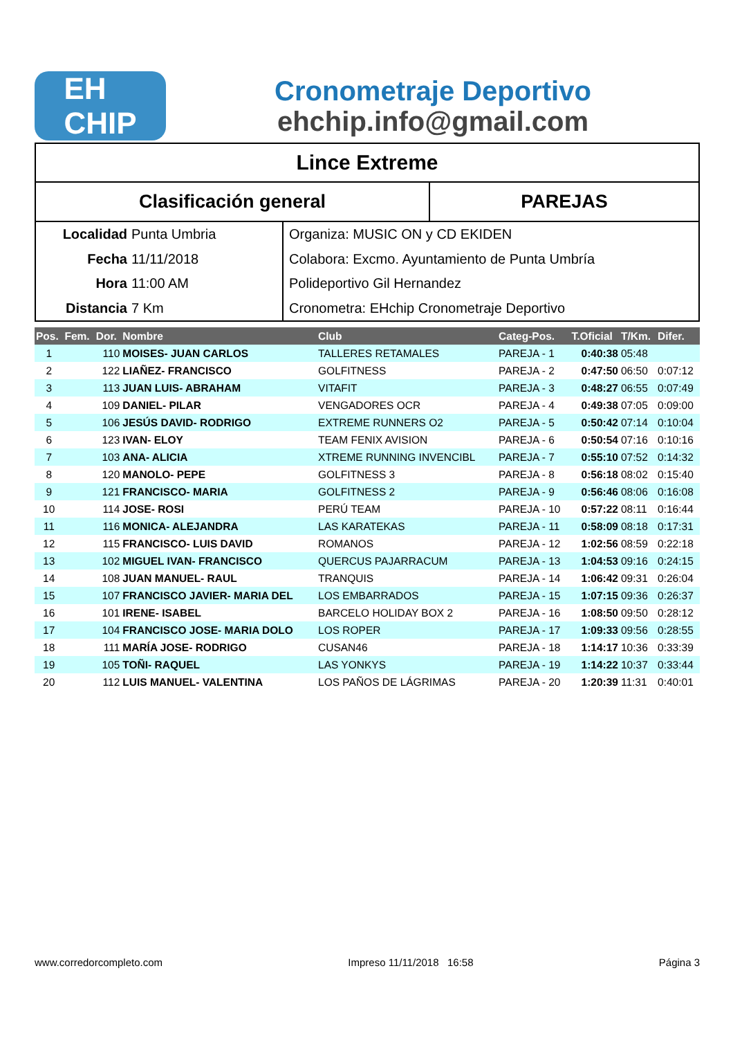EH
CHIP
Cronometraje Deportivo
ehchip.info@gmail.com
Lince Extreme
Clasificación general PAREJAS
Localidad Punta Umbria
Fecha 11/11/2018
Hora 11:00 AM
Distancia 7 Km
Organiza: MUSIC ON y CD EKIDEN
Colabora: Excmo. Ayuntamiento de Punta Umbría
Polideportivo Gil Hernandez
Cronometra: EHchip Cronometraje Deportivo
| Pos. | Fem. | Dor. | Nombre | Club | Categ-Pos. | T.Oficial | T/Km. | Difer. |
| --- | --- | --- | --- | --- | --- | --- | --- | --- |
| 1 | | 110 | MOISES- JUAN CARLOS | TALLERES RETAMALES | PAREJA - 1 | 0:40:38 | 05:48 | |
| 2 | | 122 | LIAÑEZ- FRANCISCO | GOLFITNESS | PAREJA - 2 | 0:47:50 | 06:50 | 0:07:12 |
| 3 | | 113 | JUAN LUIS- ABRAHAM | VITAFIT | PAREJA - 3 | 0:48:27 | 06:55 | 0:07:49 |
| 4 | | 109 | DANIEL- PILAR | VENGADORES OCR | PAREJA - 4 | 0:49:38 | 07:05 | 0:09:00 |
| 5 | | 106 | JESÚS DAVID- RODRIGO | EXTREME RUNNERS O2 | PAREJA - 5 | 0:50:42 | 07:14 | 0:10:04 |
| 6 | | 123 | IVAN- ELOY | TEAM FENIX AVISION | PAREJA - 6 | 0:50:54 | 07:16 | 0:10:16 |
| 7 | | 103 | ANA- ALICIA | XTREME RUNNING INVENCIBL | PAREJA - 7 | 0:55:10 | 07:52 | 0:14:32 |
| 8 | | 120 | MANOLO- PEPE | GOLFITNESS 3 | PAREJA - 8 | 0:56:18 | 08:02 | 0:15:40 |
| 9 | | 121 | FRANCISCO- MARIA | GOLFITNESS 2 | PAREJA - 9 | 0:56:46 | 08:06 | 0:16:08 |
| 10 | | 114 | JOSE- ROSI | PERÚ TEAM | PAREJA - 10 | 0:57:22 | 08:11 | 0:16:44 |
| 11 | | 116 | MONICA- ALEJANDRA | LAS KARATEKAS | PAREJA - 11 | 0:58:09 | 08:18 | 0:17:31 |
| 12 | | 115 | FRANCISCO- LUIS DAVID | ROMANOS | PAREJA - 12 | 1:02:56 | 08:59 | 0:22:18 |
| 13 | | 102 | MIGUEL IVAN- FRANCISCO | QUERCUS PAJARRACUM | PAREJA - 13 | 1:04:53 | 09:16 | 0:24:15 |
| 14 | | 108 | JUAN MANUEL- RAUL | TRANQUIS | PAREJA - 14 | 1:06:42 | 09:31 | 0:26:04 |
| 15 | | 107 | FRANCISCO JAVIER- MARIA DEL | LOS EMBARRADOS | PAREJA - 15 | 1:07:15 | 09:36 | 0:26:37 |
| 16 | | 101 | IRENE- ISABEL | BARCELO HOLIDAY BOX 2 | PAREJA - 16 | 1:08:50 | 09:50 | 0:28:12 |
| 17 | | 104 | FRANCISCO JOSE- MARIA DOLO | LOS ROPER | PAREJA - 17 | 1:09:33 | 09:56 | 0:28:55 |
| 18 | | 111 | MARÍA JOSE- RODRIGO | CUSAN46 | PAREJA - 18 | 1:14:17 | 10:36 | 0:33:39 |
| 19 | | 105 | TOÑI- RAQUEL | LAS YONKYS | PAREJA - 19 | 1:14:22 | 10:37 | 0:33:44 |
| 20 | | 112 | LUIS MANUEL- VALENTINA | LOS PAÑOS DE LÁGRIMAS | PAREJA - 20 | 1:20:39 | 11:31 | 0:40:01 |
www.corredorcompleto.com Impreso 11/11/2018 16:58 Página 3